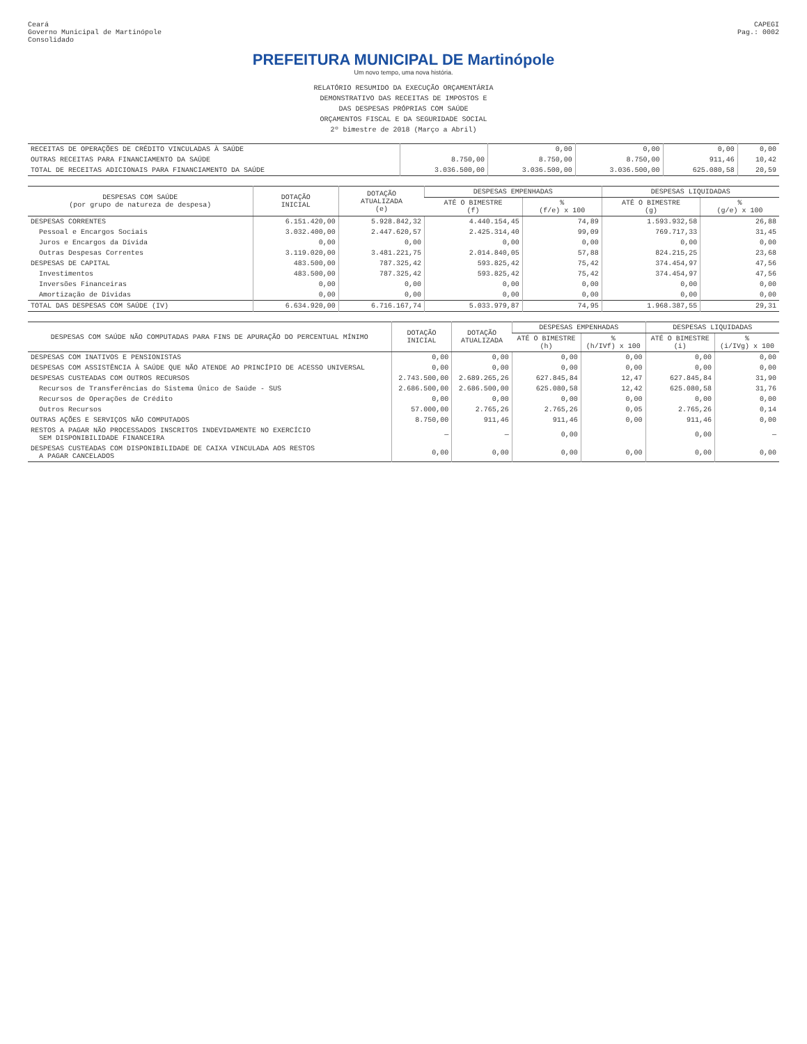Ceará
Governo Municipal de Martinópole
Consolidado
CAPEGI
Pag.: 0002
PREFEITURA MUNICIPAL DE Martinópole
Um novo tempo, uma nova história.
RELATÓRIO RESUMIDO DA EXECUÇÃO ORÇAMENTÁRIA
DEMONSTRATIVO DAS RECEITAS DE IMPOSTOS E
DAS DESPESAS PRÓPRIAS COM SAÚDE
ORÇAMENTOS FISCAL E DA SEGURIDADE SOCIAL
2º bimestre de 2018 (Março a Abril)
| RECEITAS DE OPERAÇÕES DE CRÉDITO VINCULADAS À SAÚDE | | 0,00 | 0,00 | 0,00 | 0,00 |
| OUTRAS RECEITAS PARA FINANCIAMENTO DA SAÚDE | 8.750,00 | 8.750,00 | 8.750,00 | 911,46 | 10,42 |
| TOTAL DE RECEITAS ADICIONAIS PARA FINANCIAMENTO DA SAÚDE | 3.036.500,00 | 3.036.500,00 | 3.036.500,00 | 625.080,58 | 20,59 |
| DESPESAS COM SAÚDE (por grupo de natureza de despesa) | DOTAÇÃO INICIAL | DOTAÇÃO ATUALIZADA (e) | DESPESAS EMPENHADAS | | DESPESAS LIQUIDADAS | |
| --- | --- | --- | --- | --- | --- | --- |
| | | | ATÉ O BIMESTRE (f) | % (f/e) x 100 | ATÉ O BIMESTRE (g) | % (g/e) x 100 |
| DESPESAS CORRENTES | 6.151.420,00 | 5.928.842,32 | 4.440.154,45 | 74,89 | 1.593.932,58 | 26,88 |
| Pessoal e Encargos Sociais | 3.032.400,00 | 2.447.620,57 | 2.425.314,40 | 99,09 | 769.717,33 | 31,45 |
| Juros e Encargos da Dívida | 0,00 | 0,00 | 0,00 | 0,00 | 0,00 | 0,00 |
| Outras Despesas Correntes | 3.119.020,00 | 3.481.221,75 | 2.014.840,05 | 57,88 | 824.215,25 | 23,68 |
| DESPESAS DE CAPITAL | 483.500,00 | 787.325,42 | 593.825,42 | 75,42 | 374.454,97 | 47,56 |
| Investimentos | 483.500,00 | 787.325,42 | 593.825,42 | 75,42 | 374.454,97 | 47,56 |
| Inversões Financeiras | 0,00 | 0,00 | 0,00 | 0,00 | 0,00 | 0,00 |
| Amortização de Dívidas | 0,00 | 0,00 | 0,00 | 0,00 | 0,00 | 0,00 |
| TOTAL DAS DESPESAS COM SAÚDE (IV) | 6.634.920,00 | 6.716.167,74 | 5.033.979,87 | 74,95 | 1.968.387,55 | 29,31 |
| DESPESAS COM SAÚDE NÃO COMPUTADAS PARA FINS DE APURAÇÃO DO PERCENTUAL MÍNIMO | DOTAÇÃO INICIAL | DOTAÇÃO ATUALIZADA | DESPESAS EMPENHADAS | | DESPESAS LIQUIDADAS | |
| --- | --- | --- | --- | --- | --- | --- |
| | | | ATÉ O BIMESTRE (h) | % (h/IVf) x 100 | ATÉ O BIMESTRE (i) | % (i/IVg) x 100 |
| DESPESAS COM INATIVOS E PENSIONISTAS | 0,00 | 0,00 | 0,00 | 0,00 | 0,00 | 0,00 |
| DESPESAS COM ASSISTÊNCIA À SAÚDE QUE NÃO ATENDE AO PRINCÍPIO DE ACESSO UNIVERSAL | 0,00 | 0,00 | 0,00 | 0,00 | 0,00 | 0,00 |
| DESPESAS CUSTEADAS COM OUTROS RECURSOS | 2.743.500,00 | 2.689.265,26 | 627.845,84 | 12,47 | 627.845,84 | 31,90 |
| Recursos de Transferências do Sistema Único de Saúde - SUS | 2.686.500,00 | 2.686.500,00 | 625.080,58 | 12,42 | 625.080,58 | 31,76 |
| Recursos de Operações de Crédito | 0,00 | 0,00 | 0,00 | 0,00 | 0,00 | 0,00 |
| Outros Recursos | 57.000,00 | 2.765,26 | 2.765,26 | 0,05 | 2.765,26 | 0,14 |
| OUTRAS AÇÕES E SERVIÇOS NÃO COMPUTADOS | 8.750,00 | 911,46 | 911,46 | 0,00 | 911,46 | 0,00 |
| RESTOS A PAGAR NÃO PROCESSADOS INSCRITOS INDEVIDAMENTE NO EXERCÍCIO SEM DISPONIBILIDADE FINANCEIRA | — | — | 0,00 | | 0,00 | — |
| DESPESAS CUSTEADAS COM DISPONIBILIDADE DE CAIXA VINCULADA AOS RESTOS A PAGAR CANCELADOS | 0,00 | 0,00 | 0,00 | 0,00 | 0,00 | 0,00 |